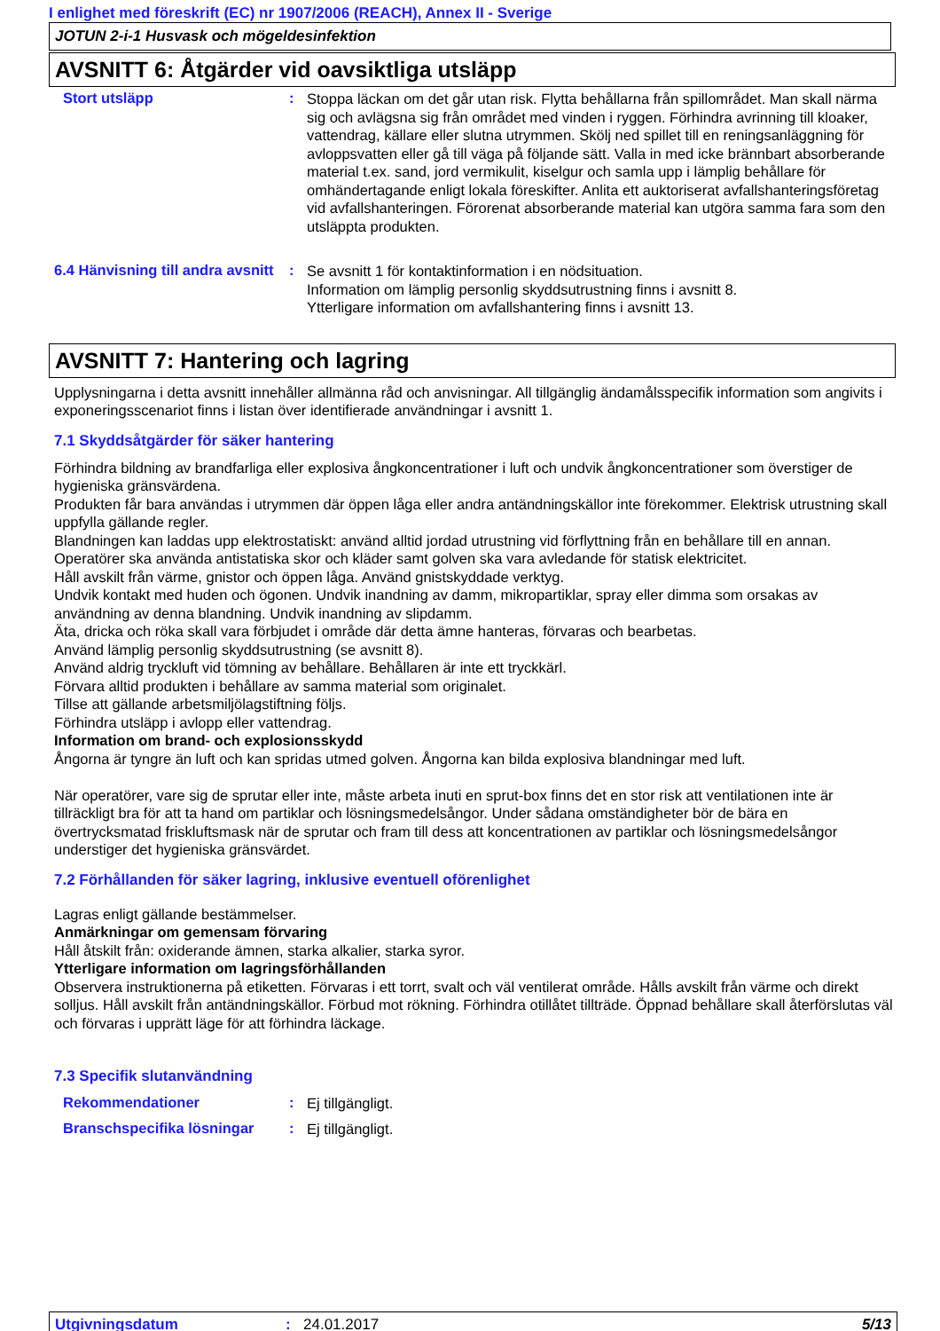I enlighet med föreskrift (EC) nr 1907/2006 (REACH), Annex II - Sverige
JOTUN 2-i-1 Husvask och mögeldesinfektion
AVSNITT 6: Åtgärder vid oavsiktliga utsläpp
Stort utsläpp :
Stoppa läckan om det går utan risk. Flytta behållarna från spillområdet. Man skall närma sig och avlägsna sig från området med vinden i ryggen. Förhindra avrinning till kloaker, vattendrag, källare eller slutna utrymmen. Skölj ned spillet till en reningsanläggning för avloppsvatten eller gå till väga på följande sätt. Valla in med icke brännbart absorberande material t.ex. sand, jord vermikulit, kiselgur och samla upp i lämplig behållare för omhändertagande enligt lokala föreskifter. Anlita ett auktoriserat avfallshanteringsföretag vid avfallshanteringen. Förorenat absorberande material kan utgöra samma fara som den utsläppta produkten.
6.4 Hänvisning till andra avsnitt
:
Se avsnitt 1 för kontaktinformation i en nödsituation.
Information om lämplig personlig skyddsutrustning finns i avsnitt 8.
Ytterligare information om avfallshantering finns i avsnitt 13.
AVSNITT 7: Hantering och lagring
Upplysningarna i detta avsnitt innehåller allmänna råd och anvisningar. All tillgänglig ändamålsspecifik information som angivits i exponeringsscenariot finns i listan över identifierade användningar i avsnitt 1.
7.1 Skyddsåtgärder för säker hantering
Förhindra bildning av brandfarliga eller explosiva ångkoncentrationer i luft och undvik ångkoncentrationer som överstiger de hygieniska gränsvärdena.
Produkten får bara användas i utrymmen där öppen låga eller andra antändningskällor inte förekommer. Elektrisk utrustning skall uppfylla gällande regler.
Blandningen kan laddas upp elektrostatiskt: använd alltid jordad utrustning vid förflyttning från en behållare till en annan.
Operatörer ska använda antistatiska skor och kläder samt golven ska vara avledande för statisk elektricitet.
Håll avskilt från värme, gnistor och öppen låga. Använd gnistskyddade verktyg.
Undvik kontakt med huden och ögonen. Undvik inandning av damm, mikropartiklar, spray eller dimma som orsakas av användning av denna blandning. Undvik inandning av slipdamm.
Äta, dricka och röka skall vara förbjudet i område där detta ämne hanteras, förvaras och bearbetas.
Använd lämplig personlig skyddsutrustning (se avsnitt 8).
Använd aldrig tryckluft vid tömning av behållare. Behållaren är inte ett tryckkärl.
Förvara alltid produkten i behållare av samma material som originalet.
Tillse att gällande arbetsmiljölagstiftning följs.
Förhindra utsläpp i avlopp eller vattendrag.
Information om brand- och explosionsskydd
Ångorna är tyngre än luft och kan spridas utmed golven. Ångorna kan bilda explosiva blandningar med luft.
När operatörer, vare sig de sprutar eller inte, måste arbeta inuti en sprut-box finns det en stor risk att ventilationen inte är tillräckligt bra för att ta hand om partiklar och lösningsmedelsångor. Under sådana omständigheter bör de bära en övertrycksmatad friskluftsmask när de sprutar och fram till dess att koncentrationen av partiklar och lösningsmedelsångor understiger det hygieniska gränsvärdet.
7.2 Förhållanden för säker lagring, inklusive eventuell oförenlighet
Lagras enligt gällande bestämmelser.
Anmärkningar om gemensam förvaring
Håll åtskilt från: oxiderande ämnen, starka alkalier, starka syror.
Ytterligare information om lagringsförhållanden
Observera instruktionerna på etiketten. Förvaras i ett torrt, svalt och väl ventilerat område. Hålls avskilt från värme och direkt solljus. Håll avskilt från antändningskällor. Förbud mot rökning. Förhindra otillåtet tillträde. Öppnad behållare skall återförslutas väl och förvaras i upprätt läge för att förhindra läckage.
7.3 Specifik slutanvändning
Rekommendationer :
Ej tillgängligt.
Branschspecifika lösningar
:
Ej tillgängligt.
Utgivningsdatum : 24.01.2017 5/13